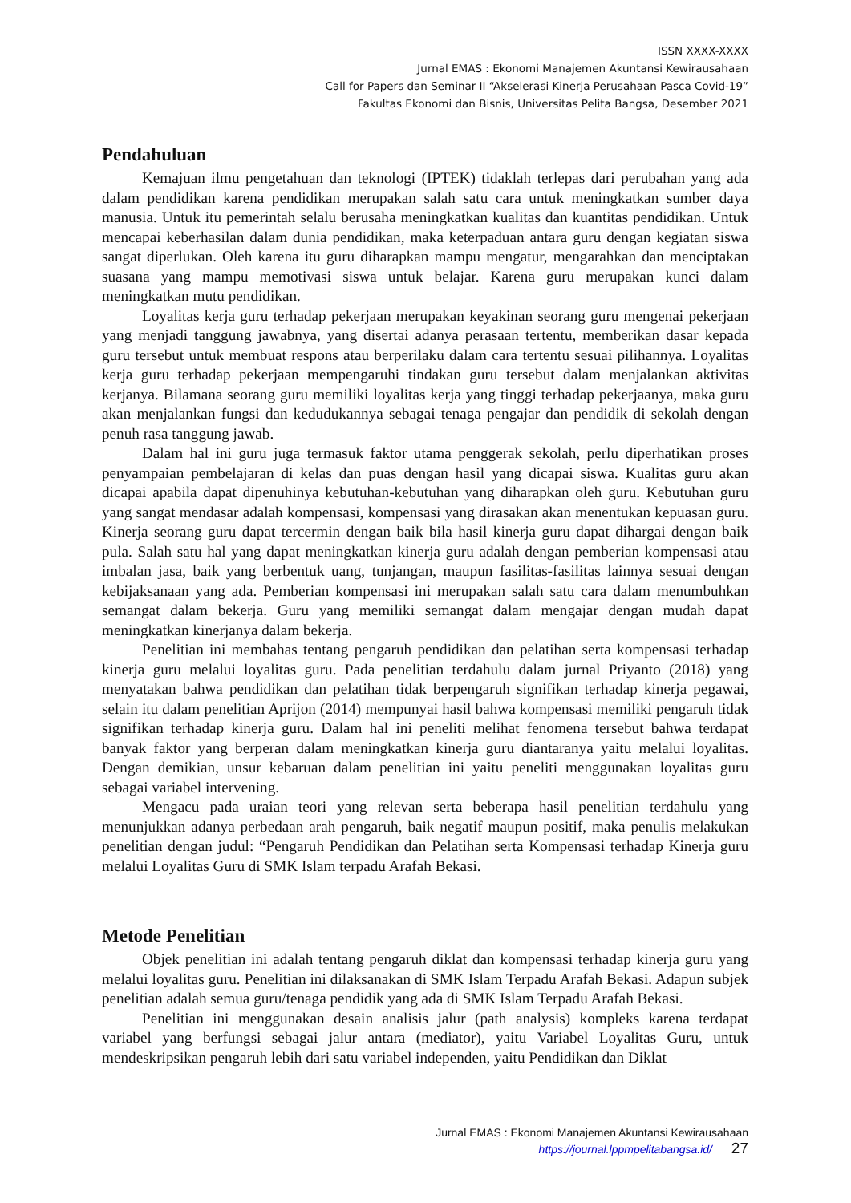ISSN XXXX-XXXX
Jurnal EMAS : Ekonomi Manajemen Akuntansi Kewirausahaan
Call for Papers dan Seminar II “Akselerasi Kinerja Perusahaan Pasca Covid-19”
Fakultas Ekonomi dan Bisnis, Universitas Pelita Bangsa, Desember 2021
Pendahuluan
Kemajuan ilmu pengetahuan dan teknologi (IPTEK) tidaklah terlepas dari perubahan yang ada dalam pendidikan karena pendidikan merupakan salah satu cara untuk meningkatkan sumber daya manusia. Untuk itu pemerintah selalu berusaha meningkatkan kualitas dan kuantitas pendidikan. Untuk mencapai keberhasilan dalam dunia pendidikan, maka keterpaduan antara guru dengan kegiatan siswa sangat diperlukan. Oleh karena itu guru diharapkan mampu mengatur, mengarahkan dan menciptakan suasana yang mampu memotivasi siswa untuk belajar. Karena guru merupakan kunci dalam meningkatkan mutu pendidikan.
Loyalitas kerja guru terhadap pekerjaan merupakan keyakinan seorang guru mengenai pekerjaan yang menjadi tanggung jawabnya, yang disertai adanya perasaan tertentu, memberikan dasar kepada guru tersebut untuk membuat respons atau berperilaku dalam cara tertentu sesuai pilihannya. Loyalitas kerja guru terhadap pekerjaan mempengaruhi tindakan guru tersebut dalam menjalankan aktivitas kerjanya. Bilamana seorang guru memiliki loyalitas kerja yang tinggi terhadap pekerjaanya, maka guru akan menjalankan fungsi dan kedudukannya sebagai tenaga pengajar dan pendidik di sekolah dengan penuh rasa tanggung jawab.
Dalam hal ini guru juga termasuk faktor utama penggerak sekolah, perlu diperhatikan proses penyampaian pembelajaran di kelas dan puas dengan hasil yang dicapai siswa. Kualitas guru akan dicapai apabila dapat dipenuhinya kebutuhan-kebutuhan yang diharapkan oleh guru. Kebutuhan guru yang sangat mendasar adalah kompensasi, kompensasi yang dirasakan akan menentukan kepuasan guru. Kinerja seorang guru dapat tercermin dengan baik bila hasil kinerja guru dapat dihargai dengan baik pula. Salah satu hal yang dapat meningkatkan kinerja guru adalah dengan pemberian kompensasi atau imbalan jasa, baik yang berbentuk uang, tunjangan, maupun fasilitas-fasilitas lainnya sesuai dengan kebijaksanaan yang ada. Pemberian kompensasi ini merupakan salah satu cara dalam menumbuhkan semangat dalam bekerja. Guru yang memiliki semangat dalam mengajar dengan mudah dapat meningkatkan kinerjanya dalam bekerja.
Penelitian ini membahas tentang pengaruh pendidikan dan pelatihan serta kompensasi terhadap kinerja guru melalui loyalitas guru. Pada penelitian terdahulu dalam jurnal Priyanto (2018) yang menyatakan bahwa pendidikan dan pelatihan tidak berpengaruh signifikan terhadap kinerja pegawai, selain itu dalam penelitian Aprijon (2014) mempunyai hasil bahwa kompensasi memiliki pengaruh tidak signifikan terhadap kinerja guru. Dalam hal ini peneliti melihat fenomena tersebut bahwa terdapat banyak faktor yang berperan dalam meningkatkan kinerja guru diantaranya yaitu melalui loyalitas. Dengan demikian, unsur kebaruan dalam penelitian ini yaitu peneliti menggunakan loyalitas guru sebagai variabel intervening.
Mengacu pada uraian teori yang relevan serta beberapa hasil penelitian terdahulu yang menunjukkan adanya perbedaan arah pengaruh, baik negatif maupun positif, maka penulis melakukan penelitian dengan judul: “Pengaruh Pendidikan dan Pelatihan serta Kompensasi terhadap Kinerja guru melalui Loyalitas Guru di SMK Islam terpadu Arafah Bekasi.
Metode Penelitian
Objek penelitian ini adalah tentang pengaruh diklat dan kompensasi terhadap kinerja guru yang melalui loyalitas guru. Penelitian ini dilaksanakan di SMK Islam Terpadu Arafah Bekasi. Adapun subjek penelitian adalah semua guru/tenaga pendidik yang ada di SMK Islam Terpadu Arafah Bekasi.
Penelitian ini menggunakan desain analisis jalur (path analysis) kompleks karena terdapat variabel yang berfungsi sebagai jalur antara (mediator), yaitu Variabel Loyalitas Guru, untuk mendeskripsikan pengaruh lebih dari satu variabel independen, yaitu Pendidikan dan Diklat
Jurnal EMAS : Ekonomi Manajemen Akuntansi Kewirausahaan
https://journal.lppmpelitabangsa.id/ 27